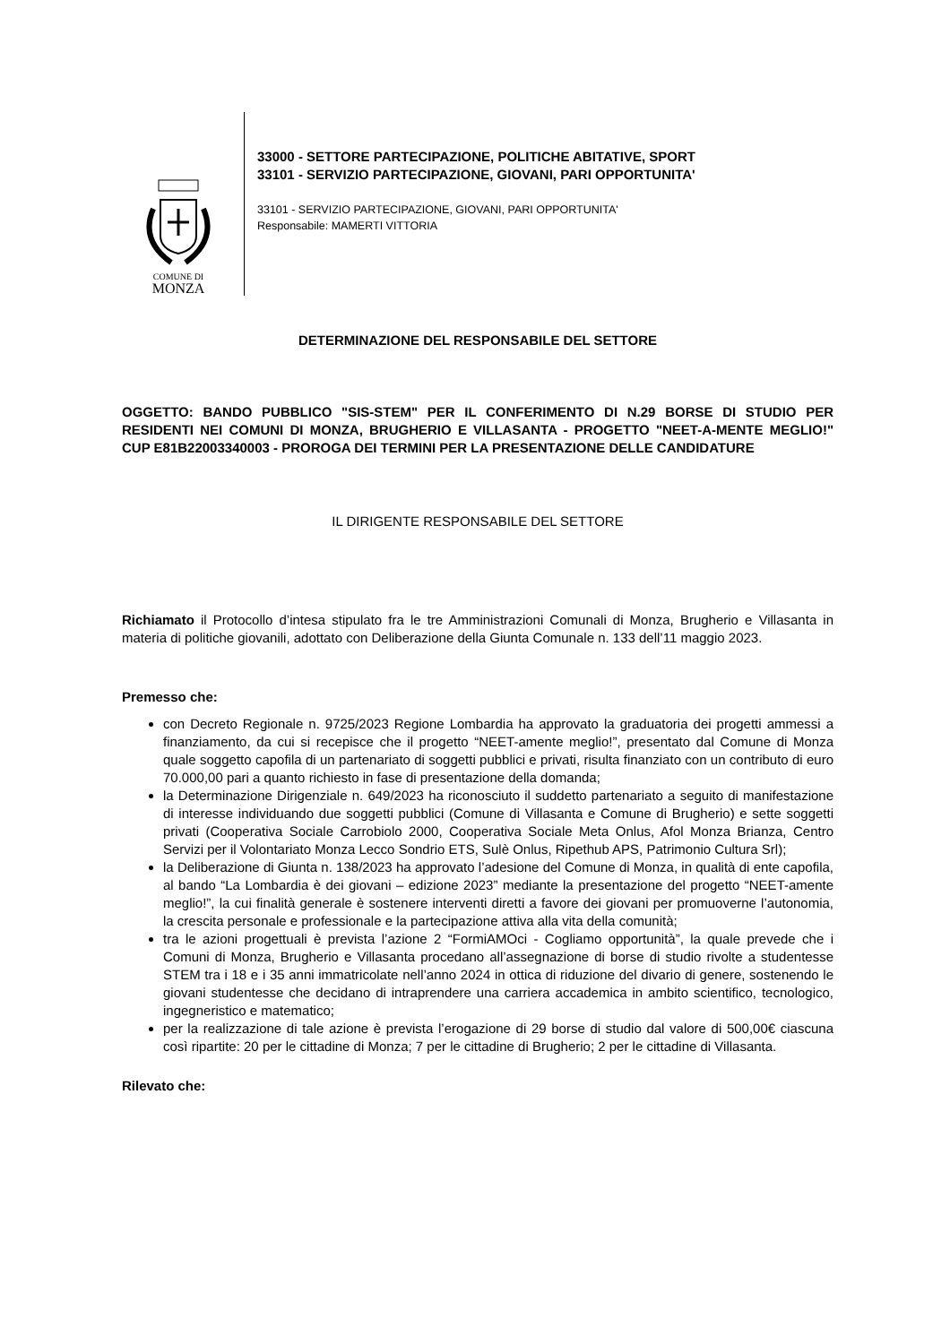COMUNE DI
MONZA
33000 - SETTORE PARTECIPAZIONE, POLITICHE ABITATIVE, SPORT
33101 - SERVIZIO PARTECIPAZIONE, GIOVANI, PARI OPPORTUNITA'
33101 - SERVIZIO PARTECIPAZIONE, GIOVANI, PARI OPPORTUNITA'
Responsabile: MAMERTI VITTORIA
DETERMINAZIONE DEL RESPONSABILE DEL SETTORE
OGGETTO: BANDO PUBBLICO "SIS-STEM" PER IL CONFERIMENTO DI N.29 BORSE DI STUDIO PER RESIDENTI NEI COMUNI DI MONZA, BRUGHERIO E VILLASANTA - PROGETTO "NEET-A-MENTE MEGLIO!" CUP E81B22003340003 - PROROGA DEI TERMINI PER LA PRESENTAZIONE DELLE CANDIDATURE
IL DIRIGENTE RESPONSABILE DEL SETTORE
Richiamato il Protocollo d’intesa stipulato fra le tre Amministrazioni Comunali di Monza, Brugherio e Villasanta in materia di politiche giovanili, adottato con Deliberazione della Giunta Comunale n. 133 dell’11 maggio 2023.
Premesso che:
con Decreto Regionale n. 9725/2023 Regione Lombardia ha approvato la graduatoria dei progetti ammessi a finanziamento, da cui si recepisce che il progetto “NEET-amente meglio!”, presentato dal Comune di Monza quale soggetto capofila di un partenariato di soggetti pubblici e privati, risulta finanziato con un contributo di euro 70.000,00 pari a quanto richiesto in fase di presentazione della domanda;
la Determinazione Dirigenziale n. 649/2023 ha riconosciuto il suddetto partenariato a seguito di manifestazione di interesse individuando due soggetti pubblici (Comune di Villasanta e Comune di Brugherio) e sette soggetti privati (Cooperativa Sociale Carrobiolo 2000, Cooperativa Sociale Meta Onlus, Afol Monza Brianza, Centro Servizi per il Volontariato Monza Lecco Sondrio ETS, Sulè Onlus, Ripethub APS, Patrimonio Cultura Srl);
la Deliberazione di Giunta n. 138/2023 ha approvato l’adesione del Comune di Monza, in qualità di ente capofila, al bando “La Lombardia è dei giovani – edizione 2023” mediante la presentazione del progetto “NEET-amente meglio!”, la cui finalità generale è sostenere interventi diretti a favore dei giovani per promuoverne l’autonomia, la crescita personale e professionale e la partecipazione attiva alla vita della comunità;
tra le azioni progettuali è prevista l’azione 2 “FormiAMOci - Cogliamo opportunità”, la quale prevede che i Comuni di Monza, Brugherio e Villasanta procedano all’assegnazione di borse di studio rivolte a studentesse STEM tra i 18 e i 35 anni immatricolate nell’anno 2024 in ottica di riduzione del divario di genere, sostenendo le giovani studentesse che decidano di intraprendere una carriera accademica in ambito scientifico, tecnologico, ingegneristico e matematico;
per la realizzazione di tale azione è prevista l’erogazione di 29 borse di studio dal valore di 500,00€ ciascuna così ripartite: 20 per le cittadine di Monza; 7 per le cittadine di Brugherio; 2 per le cittadine di Villasanta.
Rilevato che: